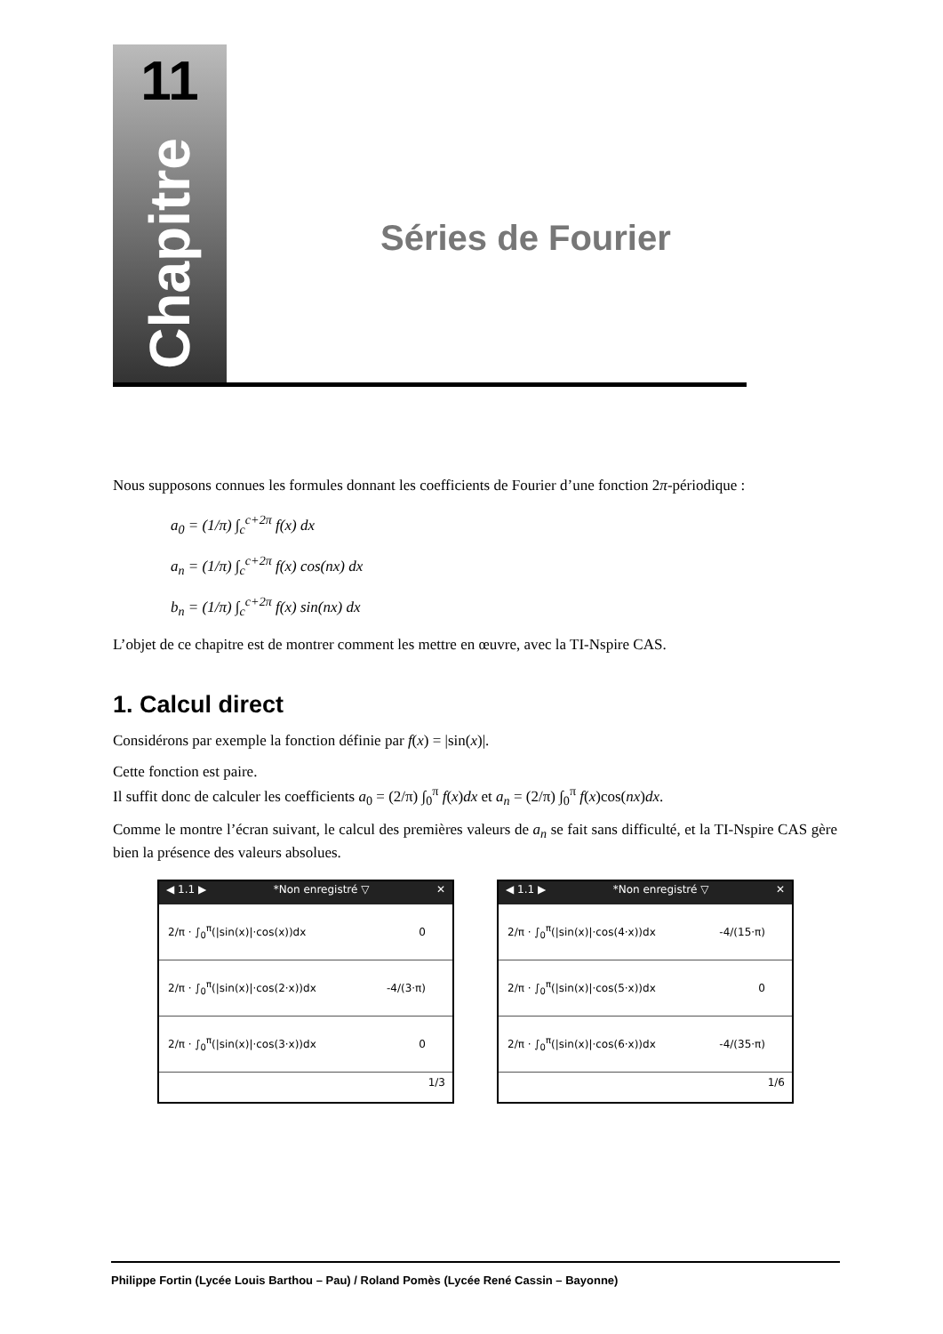11
Chapitre
Séries de Fourier
Nous supposons connues les formules donnant les coefficients de Fourier d’une fonction 2π-périodique :
a<sub>0</sub> = (1/π) ∫<sub>c</sub><sup>c+2π</sup> f(x) dx
a<sub>n</sub> = (1/π) ∫<sub>c</sub><sup>c+2π</sup> f(x) cos(nx) dx
b<sub>n</sub> = (1/π) ∫<sub>c</sub><sup>c+2π</sup> f(x) sin(nx) dx
L’objet de ce chapitre est de montrer comment les mettre en œuvre, avec la TI-Nspire CAS.
1. Calcul direct
Considérons par exemple la fonction définie par f(x) = |sin(x)|.
Cette fonction est paire.
Il suffit donc de calculer les coefficients a<sub>0</sub> = (2/π) ∫<sub>0</sub><sup>π</sup> f(x)dx et a<sub>n</sub> = (2/π) ∫<sub>0</sub><sup>π</sup> f(x)cos(nx)dx.
Comme le montre l’écran suivant, le calcul des premières valeurs de a<sub>n</sub> se fait sans difficulté, et la TI-Nspire CAS gère bien la présence des valeurs absolues.
◀ 1.1 ▶ *Non enregistré ▽ ✕
2/π · ∫<sub>0</sub><sup>π</sup>(|sin(x)|·cos(x))dx 0
2/π · ∫<sub>0</sub><sup>π</sup>(|sin(x)|·cos(2·x))dx -4/(3·π)
2/π · ∫<sub>0</sub><sup>π</sup>(|sin(x)|·cos(3·x))dx 0
1/3
◀ 1.1 ▶ *Non enregistré ▽ ✕
2/π · ∫<sub>0</sub><sup>π</sup>(|sin(x)|·cos(4·x))dx -4/(15·π)
2/π · ∫<sub>0</sub><sup>π</sup>(|sin(x)|·cos(5·x))dx 0
2/π · ∫<sub>0</sub><sup>π</sup>(|sin(x)|·cos(6·x))dx -4/(35·π)
1/6
Philippe Fortin (Lycée Louis Barthou – Pau) / Roland Pomès (Lycée René Cassin – Bayonne)